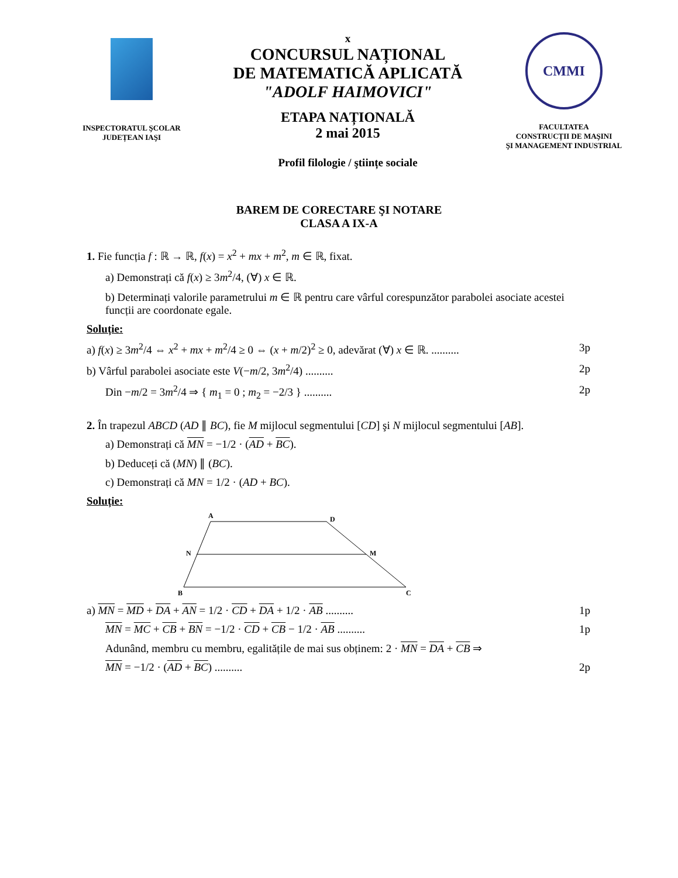INSPECTORATUL ŞCOLAR
JUDEȚEAN IAŞI
x
CONCURSUL NAȚIONAL
DE MATEMATICĂ APLICATĂ
"ADOLF HAIMOVICI"
ETAPA NAȚIONALĂ
2 mai 2015
Profil filologie / ştiințe sociale
CMMI
FACULTATEA
CONSTRUCȚII DE MAŞINI
ŞI MANAGEMENT INDUSTRIAL
BAREM DE CORECTARE ŞI NOTARE
CLASA A IX-A
1. Fie funcția f : ℝ → ℝ, f(x) = x<sup>2</sup> + mx + m<sup>2</sup>, m ∈ ℝ, fixat.
a) Demonstrați că f(x) ≥ 3m<sup>2</sup>/4, (∀) x ∈ ℝ.
b) Determinați valorile parametrului m ∈ ℝ pentru care vârful corespunzător parabolei asociate acestei funcții are coordonate egale.
Soluție:
a) f(x) ≥ 3m<sup>2</sup>/4 ⇔ x<sup>2</sup> + mx + m<sup>2</sup>/4 ≥ 0 ⇔ (x + m/2)<sup>2</sup> ≥ 0, adevărat (∀) x ∈ ℝ. .......... 3p
b) Vârful parabolei asociate este V(−m/2, 3m<sup>2</sup>/4) .......... 2p
Din −m/2 = 3m<sup>2</sup>/4 ⇒ { m<sub>1</sub> = 0 ; m<sub>2</sub> = −2/3 } .......... 2p
2. În trapezul ABCD (AD ∥ BC), fie M mijlocul segmentului [CD] şi N mijlocul segmentului [AB].
a) Demonstrați că MN = −1/2 · (AD + BC).
b) Deduceți că (MN) ∥ (BC).
c) Demonstrați că MN = 1/2 · (AD + BC).
Soluție:
A
D
N
M
B
C
a) MN = MD + DA + AN = 1/2 · CD + DA + 1/2 · AB .......... 1p
MN = MC + CB + BN = −1/2 · CD + CB − 1/2 · AB .......... 1p
Adunând, membru cu membru, egalitățile de mai sus obținem: 2 · MN = DA + CB ⇒
MN = −1/2 · (AD + BC) .......... 2p